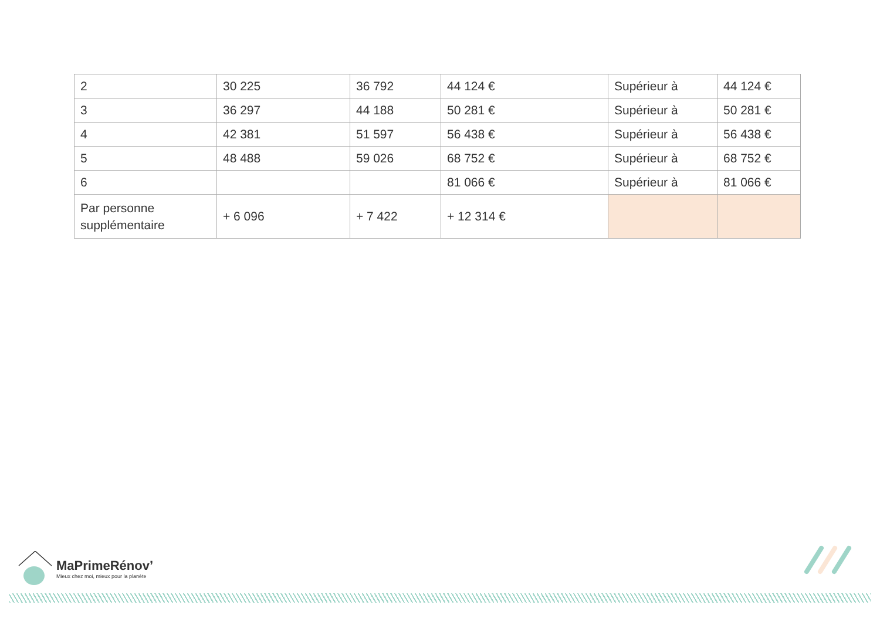| 2 | 30 225 | 36 792 | 44 124 € | Supérieur à | 44 124 € |
| 3 | 36 297 | 44 188 | 50 281 € | Supérieur à | 50 281 € |
| 4 | 42 381 | 51 597 | 56 438 € | Supérieur à | 56 438 € |
| 5 | 48 488 | 59 026 | 68 752 € | Supérieur à | 68 752 € |
| 6 | | | 81 066 € | Supérieur à | 81 066 € |
| Par personne supplémentaire | + 6 096 | + 7 422 | + 12 314 € | | |
MaPrimeRénov’
Mieux chez moi, mieux pour la planète